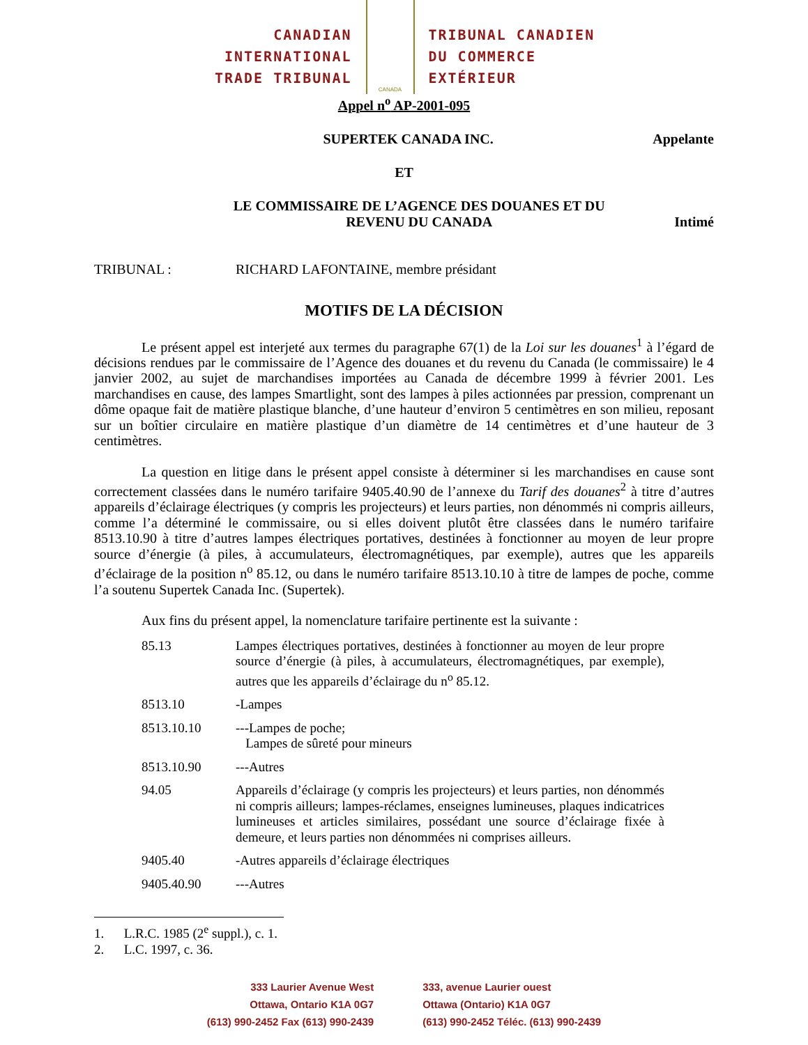CANADIAN
INTERNATIONAL
TRADE TRIBUNAL
CANADA
TRIBUNAL CANADIEN
DU COMMERCE
EXTÉRIEUR
Appel n<sup>o</sup> AP-2001-095
SUPERTEK CANADA INC. Appelante
ET
LE COMMISSAIRE DE L’AGENCE DES DOUANES ET DU
REVENU DU CANADA
Intimé
TRIBUNAL : RICHARD LAFONTAINE, membre présidant
MOTIFS DE LA DÉCISION
Le présent appel est interjeté aux termes du paragraphe 67(1) de la Loi sur les douanes<sup>1</sup> à l’égard de décisions rendues par le commissaire de l’Agence des douanes et du revenu du Canada (le commissaire) le 4 janvier 2002, au sujet de marchandises importées au Canada de décembre 1999 à février 2001. Les marchandises en cause, des lampes Smartlight, sont des lampes à piles actionnées par pression, comprenant un dôme opaque fait de matière plastique blanche, d’une hauteur d’environ 5 centimètres en son milieu, reposant sur un boîtier circulaire en matière plastique d’un diamètre de 14 centimètres et d’une hauteur de 3 centimètres.
La question en litige dans le présent appel consiste à déterminer si les marchandises en cause sont correctement classées dans le numéro tarifaire 9405.40.90 de l’annexe du Tarif des douanes<sup>2</sup> à titre d’autres appareils d’éclairage électriques (y compris les projecteurs) et leurs parties, non dénommés ni compris ailleurs, comme l’a déterminé le commissaire, ou si elles doivent plutôt être classées dans le numéro tarifaire 8513.10.90 à titre d’autres lampes électriques portatives, destinées à fonctionner au moyen de leur propre source d’énergie (à piles, à accumulateurs, électromagnétiques, par exemple), autres que les appareils d’éclairage de la position n<sup>o</sup> 85.12, ou dans le numéro tarifaire 8513.10.10 à titre de lampes de poche, comme l’a soutenu Supertek Canada Inc. (Supertek).
Aux fins du présent appel, la nomenclature tarifaire pertinente est la suivante :
| 85.13 | Lampes électriques portatives, destinées à fonctionner au moyen de leur propre source d’énergie (à piles, à accumulateurs, électromagnétiques, par exemple), autres que les appareils d’éclairage du n<sup>o</sup> 85.12. |
| 8513.10 | -Lampes |
| 8513.10.10 | ---Lampes de poche; Lampes de sûreté pour mineurs |
| 8513.10.90 | ---Autres |
| 94.05 | Appareils d’éclairage (y compris les projecteurs) et leurs parties, non dénommés ni compris ailleurs; lampes-réclames, enseignes lumineuses, plaques indicatrices lumineuses et articles similaires, possédant une source d’éclairage fixée à demeure, et leurs parties non dénommées ni comprises ailleurs. |
| 9405.40 | -Autres appareils d’éclairage électriques |
| 9405.40.90 | ---Autres |
1. L.R.C. 1985 (2<sup>e</sup> suppl.), c. 1.
2. L.C. 1997, c. 36.
333 Laurier Avenue West
Ottawa, Ontario K1A 0G7
(613) 990-2452 Fax (613) 990-2439
333, avenue Laurier ouest
Ottawa (Ontario) K1A 0G7
(613) 990-2452 Téléc. (613) 990-2439